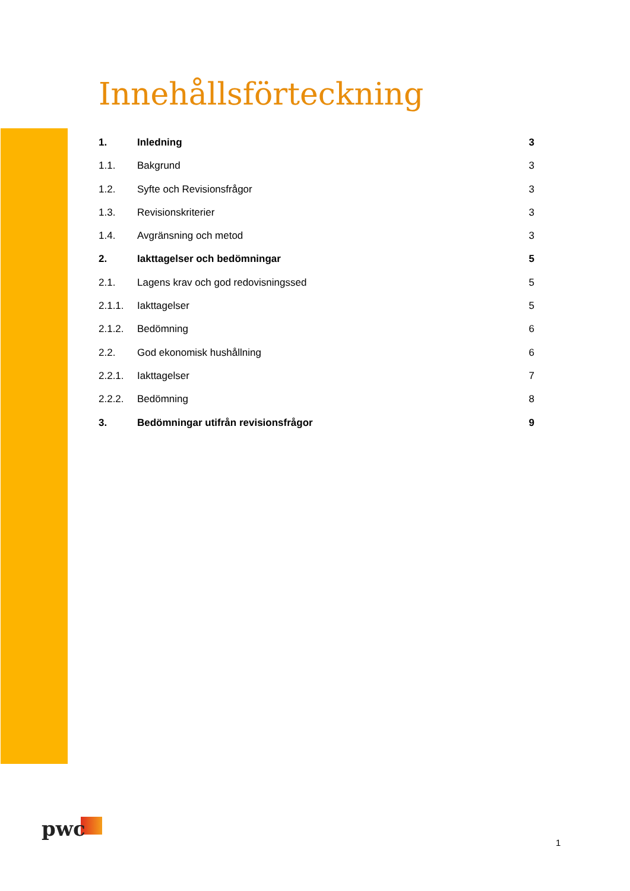Innehållsförteckning
1. Inledning 3
1.1. Bakgrund 3
1.2. Syfte och Revisionsfrågor 3
1.3. Revisionskriterier 3
1.4. Avgränsning och metod 3
2. Iakttagelser och bedömningar 5
2.1. Lagens krav och god redovisningssed 5
2.1.1. Iakttagelser 5
2.1.2. Bedömning 6
2.2. God ekonomisk hushållning 6
2.2.1. Iakttagelser 7
2.2.2. Bedömning 8
3. Bedömningar utifrån revisionsfrågor 9
pwc
1